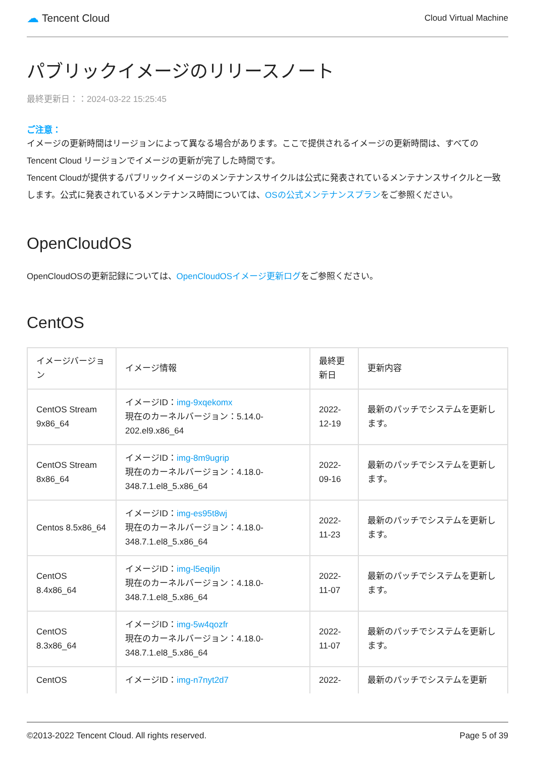☁ Tencent Cloud
Cloud Virtual Machine
パブリックイメージのリリースノート
最終更新日：：2024-03-22 15:25:45
ご注意：
イメージの更新時間はリージョンによって異なる場合があります。ここで提供されるイメージの更新時間は、すべての Tencent Cloud リージョンでイメージの更新が完了した時間です。
Tencent Cloudが提供するパブリックイメージのメンテナンスサイクルは公式に発表されているメンテナンスサイクルと一致します。公式に発表されているメンテナンス時間については、OSの公式メンテナンスプランをご参照ください。
OpenCloudOS
OpenCloudOSの更新記録については、OpenCloudOSイメージ更新ログをご参照ください。
CentOS
| イメージバージョン | イメージ情報 | 最終更新日 | 更新内容 |
| --- | --- | --- | --- |
| CentOS Stream 9x86_64 | イメージID： img-9xqekomx 現在のカーネルバージョン：5.14.0-202.el9.x86_64 | 2022-12-19 | 最新のパッチでシステムを更新します。 |
| CentOS Stream 8x86_64 | イメージID： img-8m9ugrip 現在のカーネルバージョン：4.18.0-348.7.1.el8_5.x86_64 | 2022-09-16 | 最新のパッチでシステムを更新します。 |
| Centos 8.5x86_64 | イメージID： img-es95t8wj 現在のカーネルバージョン：4.18.0-348.7.1.el8_5.x86_64 | 2022-11-23 | 最新のパッチでシステムを更新します。 |
| CentOS 8.4x86_64 | イメージID： img-l5eqiljn 現在のカーネルバージョン：4.18.0-348.7.1.el8_5.x86_64 | 2022-11-07 | 最新のパッチでシステムを更新します。 |
| CentOS 8.3x86_64 | イメージID： img-5w4qozfr 現在のカーネルバージョン：4.18.0-348.7.1.el8_5.x86_64 | 2022-11-07 | 最新のパッチでシステムを更新します。 |
| CentOS | イメージID： img-n7nyt2d7 | 2022- | 最新のパッチでシステムを更新 |
©2013-2022 Tencent Cloud. All rights reserved. Page 5 of 39